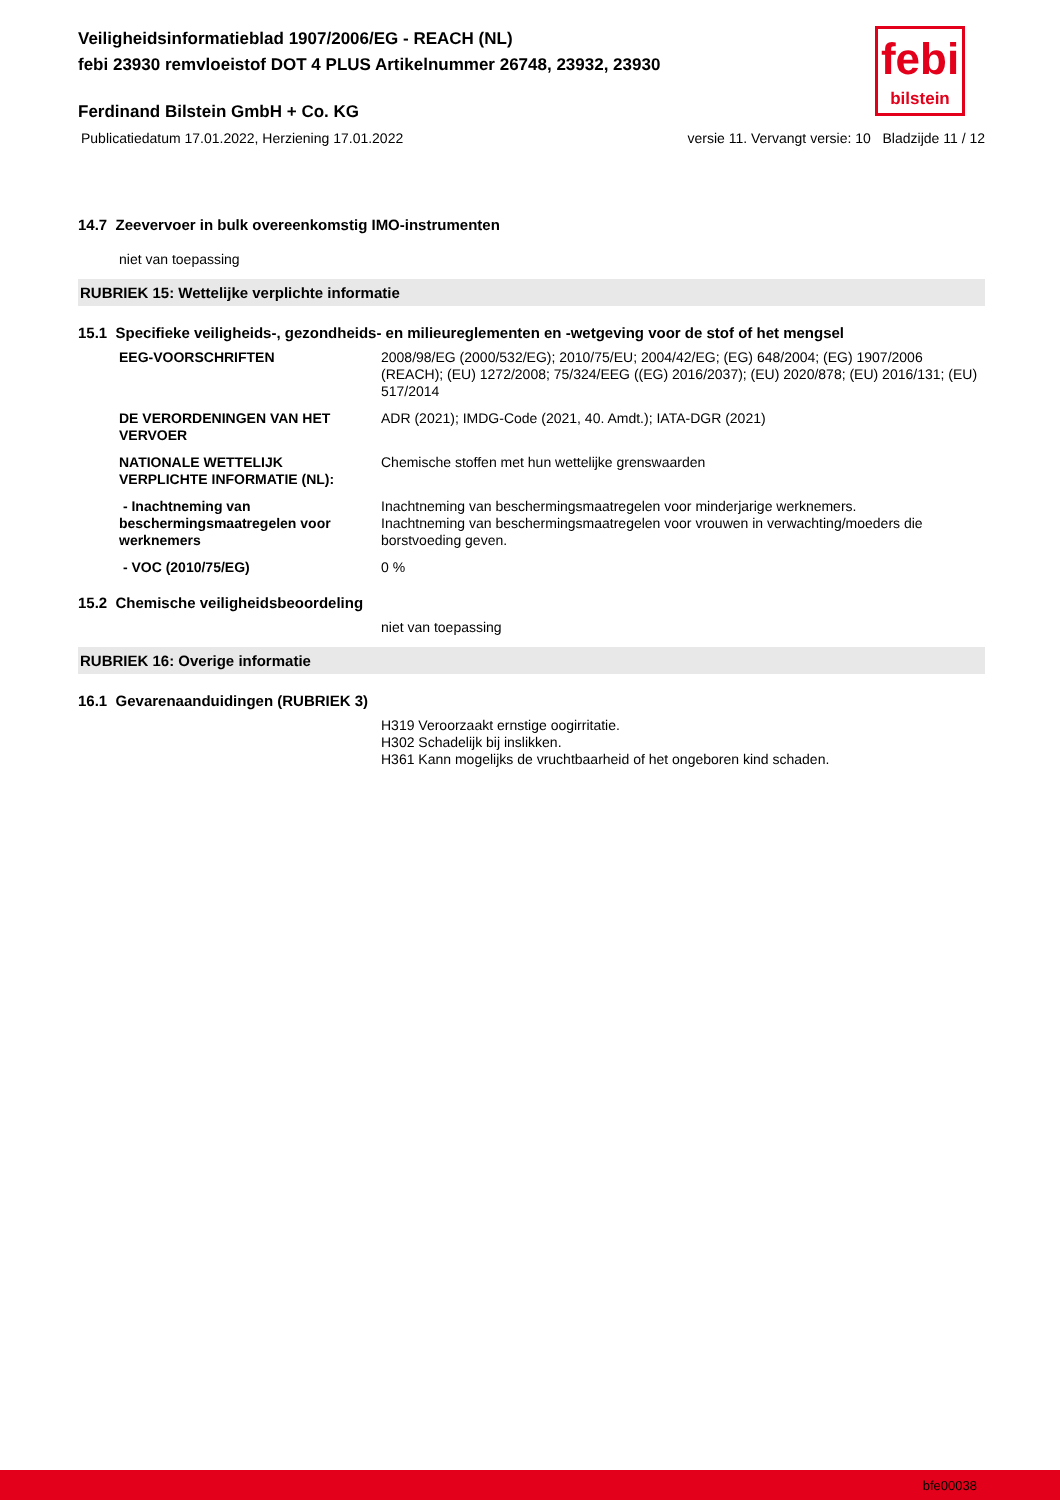febi
bilstein
Veiligheidsinformatieblad 1907/2006/EG - REACH (NL)
febi 23930 remvloeistof DOT 4 PLUS Artikelnummer 26748, 23932, 23930
Ferdinand Bilstein GmbH + Co. KG
Publicatiedatum 17.01.2022, Herziening 17.01.2022 versie 11. Vervangt versie: 10 Bladzijde 11 / 12
14.7 Zeevervoer in bulk overeenkomstig IMO-instrumenten
niet van toepassing
RUBRIEK 15: Wettelijke verplichte informatie
15.1 Specifieke veiligheids-, gezondheids- en milieureglementen en -wetgeving voor de stof of het mengsel
| EEG-VOORSCHRIFTEN | 2008/98/EG (2000/532/EG); 2010/75/EU; 2004/42/EG; (EG) 648/2004; (EG) 1907/2006 (REACH); (EU) 1272/2008; 75/324/EEG ((EG) 2016/2037); (EU) 2020/878; (EU) 2016/131; (EU) 517/2014 |
| DE VERORDENINGEN VAN HET VERVOER | ADR (2021); IMDG-Code (2021, 40. Amdt.); IATA-DGR (2021) |
| NATIONALE WETTELIJK VERPLICHTE INFORMATIE (NL): | Chemische stoffen met hun wettelijke grenswaarden |
| - Inachtneming van beschermingsmaatregelen voor werknemers | Inachtneming van beschermingsmaatregelen voor minderjarige werknemers. Inachtneming van beschermingsmaatregelen voor vrouwen in verwachting/moeders die borstvoeding geven. |
| - VOC (2010/75/EG) | 0 % |
15.2 Chemische veiligheidsbeoordeling
niet van toepassing
RUBRIEK 16: Overige informatie
16.1 Gevarenaanduidingen (RUBRIEK 3)
H319 Veroorzaakt ernstige oogirritatie.
H302 Schadelijk bij inslikken.
H361 Kann mogelijks de vruchtbaarheid of het ongeboren kind schaden.
bfe00038